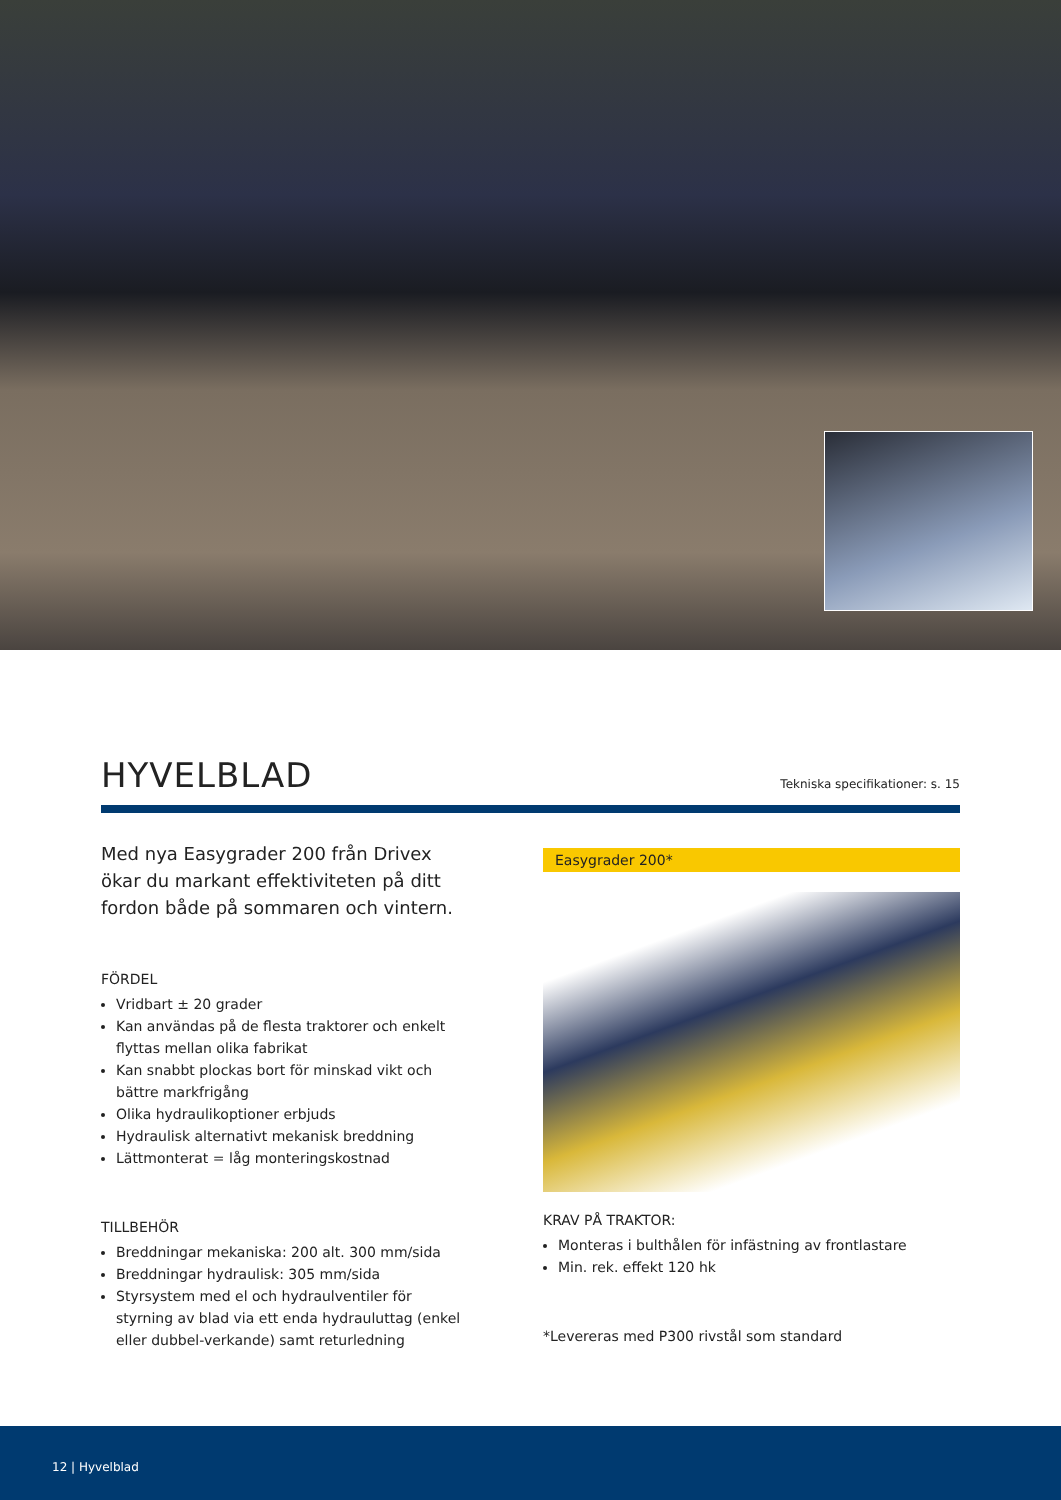Tekniska specifikationer: s. 15
HYVELBLAD
Med nya Easygrader 200 från Drivex ökar du markant effektiviteten på ditt fordon både på sommaren och vintern.
FÖRDEL
Vridbart ± 20 grader
Kan användas på de flesta traktorer och enkelt flyttas mellan olika fabrikat
Kan snabbt plockas bort för minskad vikt och bättre markfrigång
Olika hydraulikoptioner erbjuds
Hydraulisk alternativt mekanisk breddning
Lättmonterat = låg monteringskostnad
TILLBEHÖR
Breddningar mekaniska: 200 alt. 300 mm/sida
Breddningar hydraulisk: 305 mm/sida
Styrsystem med el och hydraulventiler för styrning av blad via ett enda hydrauluttag (enkel eller dubbel-verkande) samt returledning
Easygrader 200*
KRAV PÅ TRAKTOR:
Monteras i bulthålen för infästning av frontlastare
Min. rek. effekt 120 hk
*Levereras med P300 rivstål som standard
12 | Hyvelblad